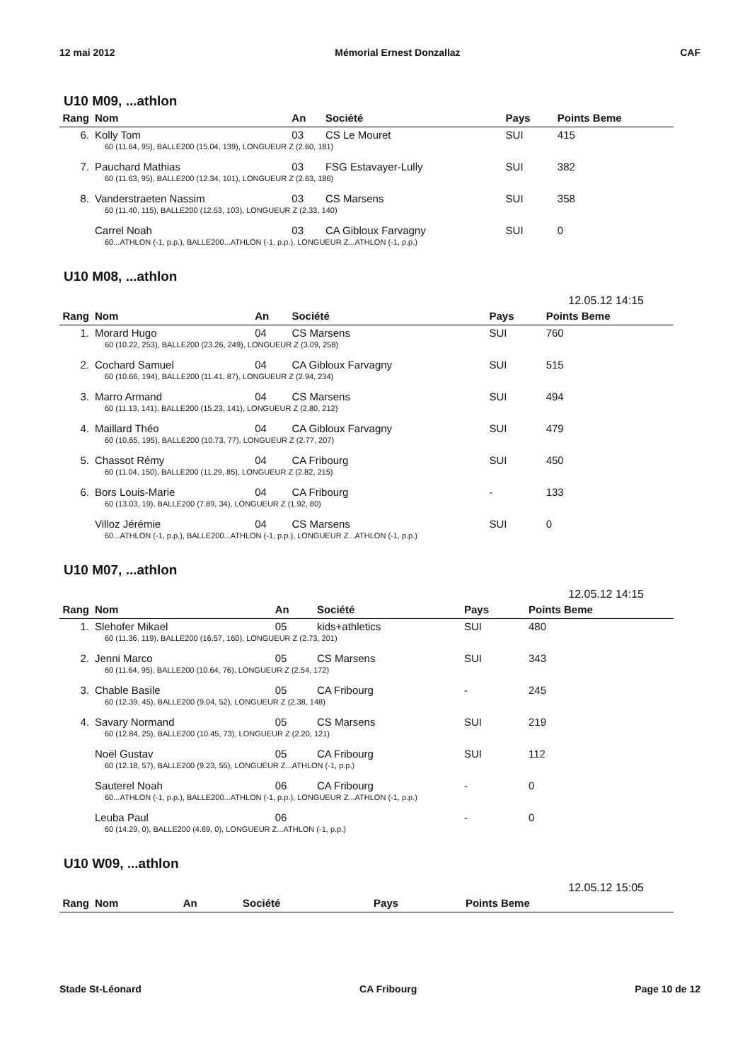12 mai 2012 Mémorial Ernest Donzallaz CAF
U10 M09, ...athlon
| Rang | Nom | An | Société | Pays | Points Beme |
| --- | --- | --- | --- | --- | --- |
| 6. | Kolly Tom | 03 | CS Le Mouret | SUI | 415 |
| 60 (11.64, 95), BALLE200 (15.04, 139), LONGUEUR Z (2.60, 181) | | | | | |
| 7. | Pauchard Mathias | 03 | FSG Estavayer-Lully | SUI | 382 |
| 60 (11.63, 95), BALLE200 (12.34, 101), LONGUEUR Z (2.63, 186) | | | | | |
| 8. | Vanderstraeten Nassim | 03 | CS Marsens | SUI | 358 |
| 60 (11.40, 115), BALLE200 (12.53, 103), LONGUEUR Z (2.33, 140) | | | | | |
| | Carrel Noah | 03 | CA Gibloux Farvagny | SUI | 0 |
| 60...ATHLON (-1, p.p.), BALLE200...ATHLON (-1, p.p.), LONGUEUR Z...ATHLON (-1, p.p.) | | | | | |
U10 M08, ...athlon
12.05.12 14:15
| Rang | Nom | An | Société | Pays | Points Beme |
| --- | --- | --- | --- | --- | --- |
| 1. | Morard Hugo | 04 | CS Marsens | SUI | 760 |
| 60 (10.22, 253), BALLE200 (23.26, 249), LONGUEUR Z (3.09, 258) | | | | | |
| 2. | Cochard Samuel | 04 | CA Gibloux Farvagny | SUI | 515 |
| 60 (10.66, 194), BALLE200 (11.41, 87), LONGUEUR Z (2.94, 234) | | | | | |
| 3. | Marro Armand | 04 | CS Marsens | SUI | 494 |
| 60 (11.13, 141), BALLE200 (15.23, 141), LONGUEUR Z (2.80, 212) | | | | | |
| 4. | Maillard Théo | 04 | CA Gibloux Farvagny | SUI | 479 |
| 60 (10.65, 195), BALLE200 (10.73, 77), LONGUEUR Z (2.77, 207) | | | | | |
| 5. | Chassot Rémy | 04 | CA Fribourg | SUI | 450 |
| 60 (11.04, 150), BALLE200 (11.29, 85), LONGUEUR Z (2.82, 215) | | | | | |
| 6. | Bors Louis-Marie | 04 | CA Fribourg | - | 133 |
| 60 (13.03, 19), BALLE200 (7.89, 34), LONGUEUR Z (1.92, 80) | | | | | |
| | Villoz Jérémie | 04 | CS Marsens | SUI | 0 |
| 60...ATHLON (-1, p.p.), BALLE200...ATHLON (-1, p.p.), LONGUEUR Z...ATHLON (-1, p.p.) | | | | | |
U10 M07, ...athlon
12.05.12 14:15
| Rang | Nom | An | Société | Pays | Points Beme |
| --- | --- | --- | --- | --- | --- |
| 1. | Slehofer Mikael | 05 | kids+athletics | SUI | 480 |
| 60 (11.36, 119), BALLE200 (16.57, 160), LONGUEUR Z (2.73, 201) | | | | | |
| 2. | Jenni Marco | 05 | CS Marsens | SUI | 343 |
| 60 (11.64, 95), BALLE200 (10.64, 76), LONGUEUR Z (2.54, 172) | | | | | |
| 3. | Chable Basile | 05 | CA Fribourg | - | 245 |
| 60 (12.39, 45), BALLE200 (9.04, 52), LONGUEUR Z (2.38, 148) | | | | | |
| 4. | Savary Normand | 05 | CS Marsens | SUI | 219 |
| 60 (12.84, 25), BALLE200 (10.45, 73), LONGUEUR Z (2.20, 121) | | | | | |
| | Noël Gustav | 05 | CA Fribourg | SUI | 112 |
| 60 (12.18, 57), BALLE200 (9.23, 55), LONGUEUR Z...ATHLON (-1, p.p.) | | | | | |
| | Sauterel Noah | 06 | CA Fribourg | - | 0 |
| 60...ATHLON (-1, p.p.), BALLE200...ATHLON (-1, p.p.), LONGUEUR Z...ATHLON (-1, p.p.) | | | | | |
| | Leuba Paul | 06 | | - | 0 |
| 60 (14.29, 0), BALLE200 (4.69, 0), LONGUEUR Z...ATHLON (-1, p.p.) | | | | | |
U10 W09, ...athlon
12.05.12 15:05
| Rang | Nom | An | Société | Pays | Points Beme |
| --- | --- | --- | --- | --- | --- |
Stade St-Léonard CA Fribourg Page 10 de 12